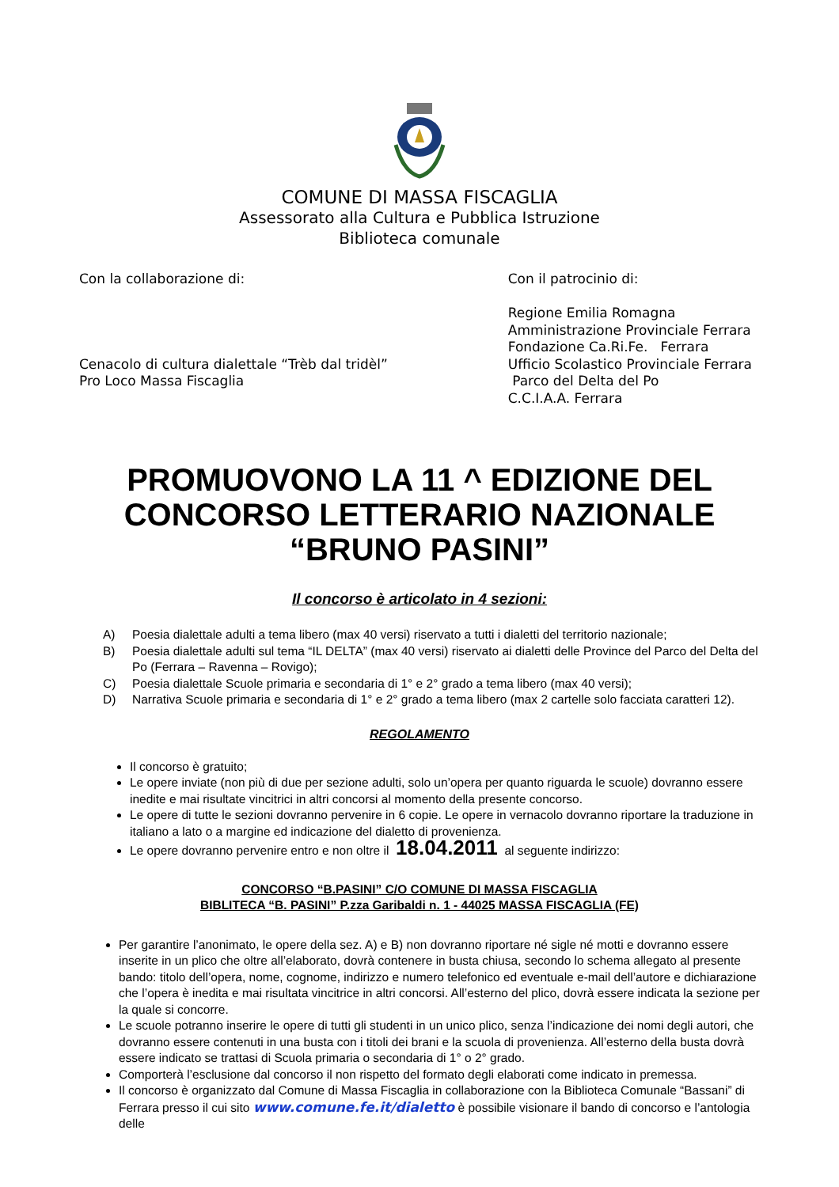COMUNE DI MASSA FISCAGLIA
Assessorato alla Cultura e Pubblica Istruzione
Biblioteca comunale
Con la collaborazione di:
Cenacolo di cultura dialettale “Trèb dal tridèl”
Pro Loco Massa Fiscaglia
Con il patrocinio di:
Regione Emilia Romagna
Amministrazione Provinciale Ferrara
Fondazione Ca.Ri.Fe. Ferrara
Ufficio Scolastico Provinciale Ferrara
Parco del Delta del Po
C.C.I.A.A. Ferrara
PROMUOVONO LA 11 ^ EDIZIONE DEL
CONCORSO LETTERARIO NAZIONALE
“BRUNO PASINI”
Il concorso è articolato in 4 sezioni:
A) Poesia dialettale adulti a tema libero (max 40 versi) riservato a tutti i dialetti del territorio nazionale;
B) Poesia dialettale adulti sul tema “IL DELTA” (max 40 versi) riservato ai dialetti delle Province del Parco del Delta del Po (Ferrara – Ravenna – Rovigo);
C) Poesia dialettale Scuole primaria e secondaria di 1° e 2° grado a tema libero (max 40 versi);
D) Narrativa Scuole primaria e secondaria di 1° e 2° grado a tema libero (max 2 cartelle solo facciata caratteri 12).
REGOLAMENTO
Il concorso è gratuito;
Le opere inviate (non più di due per sezione adulti, solo un’opera per quanto riguarda le scuole) dovranno essere inedite e mai risultate vincitrici in altri concorsi al momento della presente concorso.
Le opere di tutte le sezioni dovranno pervenire in 6 copie. Le opere in vernacolo dovranno riportare la traduzione in italiano a lato o a margine ed indicazione del dialetto di provenienza.
Le opere dovranno pervenire entro e non oltre il 18.04.2011 al seguente indirizzo:
CONCORSO “B.PASINI” C/O COMUNE DI MASSA FISCAGLIA
BIBLITECA “B. PASINI” P.zza Garibaldi n. 1 - 44025 MASSA FISCAGLIA (FE)
Per garantire l’anonimato, le opere della sez. A) e B) non dovranno riportare né sigle né motti e dovranno essere inserite in un plico che oltre all’elaborato, dovrà contenere in busta chiusa, secondo lo schema allegato al presente bando: titolo dell’opera, nome, cognome, indirizzo e numero telefonico ed eventuale e-mail dell’autore e dichiarazione che l’opera è inedita e mai risultata vincitrice in altri concorsi. All’esterno del plico, dovrà essere indicata la sezione per la quale si concorre.
Le scuole potranno inserire le opere di tutti gli studenti in un unico plico, senza l’indicazione dei nomi degli autori, che dovranno essere contenuti in una busta con i titoli dei brani e la scuola di provenienza. All’esterno della busta dovrà essere indicato se trattasi di Scuola primaria o secondaria di 1° o 2° grado.
Comporterà l’esclusione dal concorso il non rispetto del formato degli elaborati come indicato in premessa.
Il concorso è organizzato dal Comune di Massa Fiscaglia in collaborazione con la Biblioteca Comunale “Bassani” di Ferrara presso il cui sito www.comune.fe.it/dialetto è possibile visionare il bando di concorso e l’antologia delle